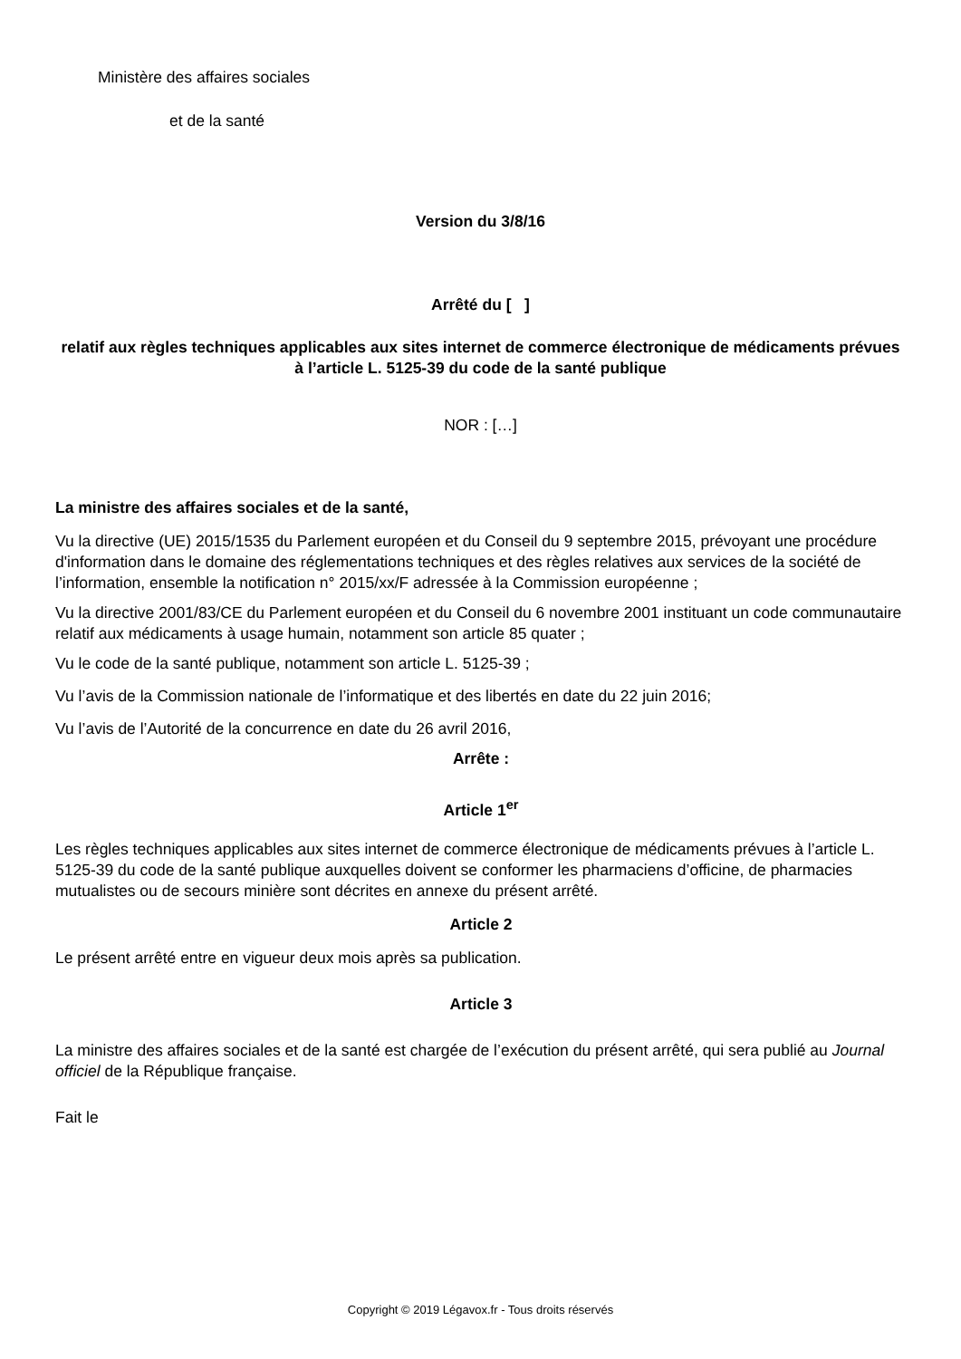Ministère des affaires sociales
et de la santé
Version du 3/8/16
Arrêté du [ ]
relatif aux règles techniques applicables aux sites internet de commerce électronique de médicaments prévues à l’article L. 5125-39 du code de la santé publique
NOR : […]
La ministre des affaires sociales et de la santé,
Vu la directive (UE) 2015/1535 du Parlement européen et du Conseil du 9 septembre 2015, prévoyant une procédure d'information dans le domaine des réglementations techniques et des règles relatives aux services de la société de l’information, ensemble la notification n° 2015/xx/F adressée à la Commission européenne ;
Vu la directive 2001/83/CE du Parlement européen et du Conseil du 6 novembre 2001 instituant un code communautaire relatif aux médicaments à usage humain, notamment son article 85 quater ;
Vu le code de la santé publique, notamment son article L. 5125-39 ;
Vu l’avis de la Commission nationale de l’informatique et des libertés en date du 22 juin 2016;
Vu l’avis de l’Autorité de la concurrence en date du 26 avril 2016,
Arrête :
Article 1<sup>er</sup>
Les règles techniques applicables aux sites internet de commerce électronique de médicaments prévues à l’article L. 5125-39 du code de la santé publique auxquelles doivent se conformer les pharmaciens d’officine, de pharmacies mutualistes ou de secours minière sont décrites en annexe du présent arrêté.
Article 2
Le présent arrêté entre en vigueur deux mois après sa publication.
Article 3
La ministre des affaires sociales et de la santé est chargée de l’exécution du présent arrêté, qui sera publié au Journal officiel de la République française.
Fait le
Copyright © 2019 Légavox.fr - Tous droits réservés